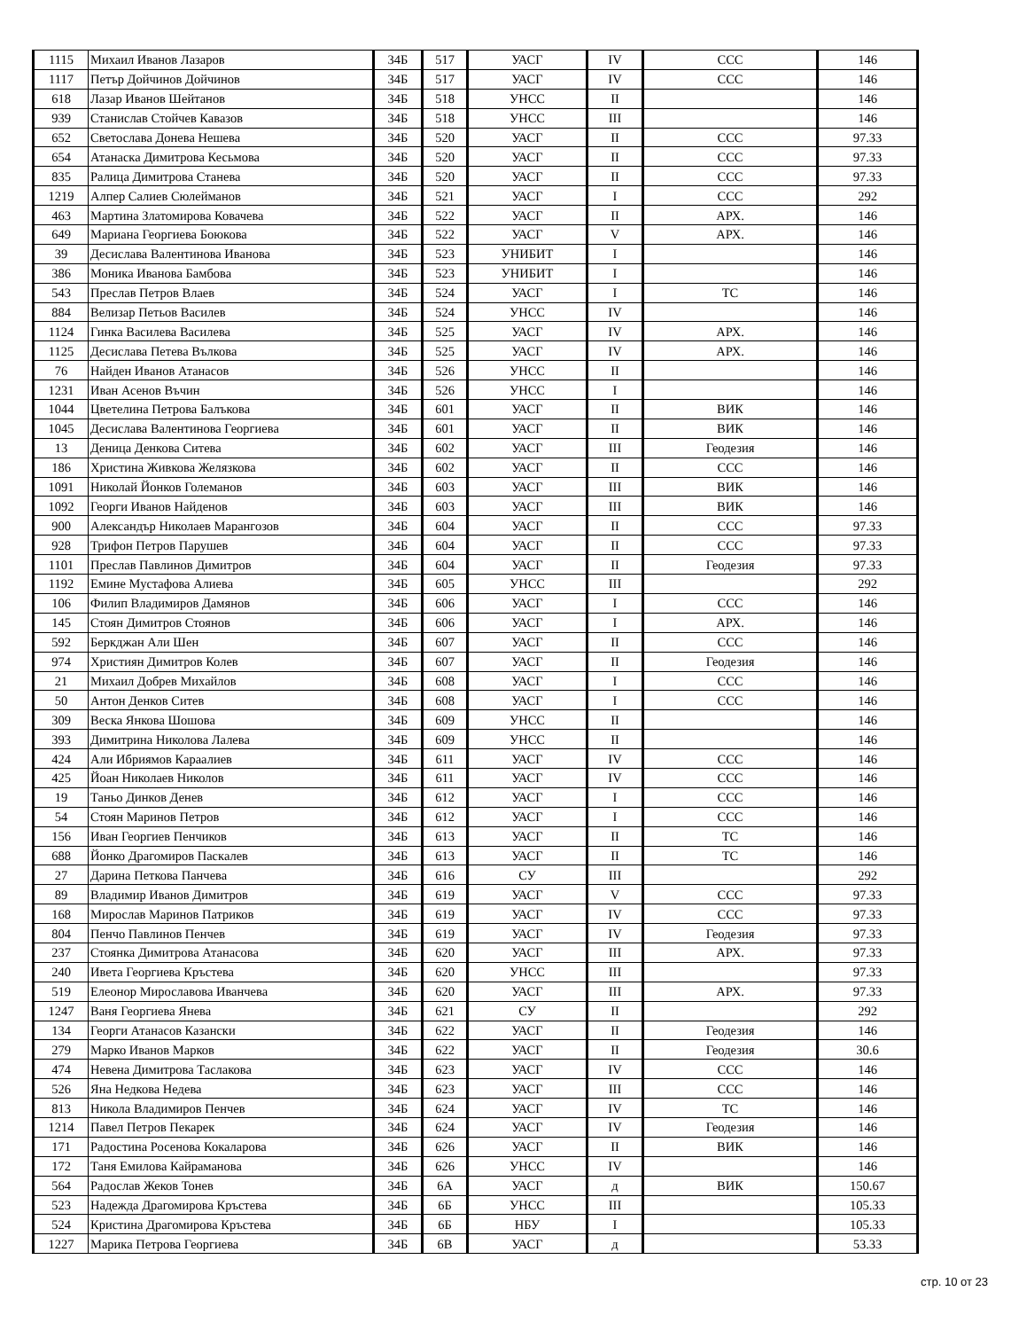| 1115 | Михаил Иванов Лазаров | 34Б | 517 | УАСГ | IV | ССС | 146 |
| 1117 | Петър Дойчинов Дойчинов | 34Б | 517 | УАСГ | IV | ССС | 146 |
| 618 | Лазар Иванов Шейтанов | 34Б | 518 | УНСС | II | | 146 |
| 939 | Станислав Стойчев Кавазов | 34Б | 518 | УНСС | III | | 146 |
| 652 | Светослава Донева Нешева | 34Б | 520 | УАСГ | II | ССС | 97.33 |
| 654 | Атанаска Димитрова Кесьмова | 34Б | 520 | УАСГ | II | ССС | 97.33 |
| 835 | Ралица Димитрова Станева | 34Б | 520 | УАСГ | II | ССС | 97.33 |
| 1219 | Алпер Салиев Сюлейманов | 34Б | 521 | УАСГ | I | ССС | 292 |
| 463 | Мартина Златомирова Ковачева | 34Б | 522 | УАСГ | II | АРХ. | 146 |
| 649 | Мариана Георгиева Боюкова | 34Б | 522 | УАСГ | V | АРХ. | 146 |
| 39 | Десислава Валентинова Иванова | 34Б | 523 | УНИБИТ | I | | 146 |
| 386 | Моника Иванова Бамбова | 34Б | 523 | УНИБИТ | I | | 146 |
| 543 | Преслав Петров Влаев | 34Б | 524 | УАСГ | I | ТС | 146 |
| 884 | Велизар Петьов Василев | 34Б | 524 | УНСС | IV | | 146 |
| 1124 | Гинка Василева Василева | 34Б | 525 | УАСГ | IV | АРХ. | 146 |
| 1125 | Десислава Петева Вълкова | 34Б | 525 | УАСГ | IV | АРХ. | 146 |
| 76 | Найден Иванов Атанасов | 34Б | 526 | УНСС | II | | 146 |
| 1231 | Иван Асенов Въчин | 34Б | 526 | УНСС | I | | 146 |
| 1044 | Цветелина Петрова Балъкова | 34Б | 601 | УАСГ | II | ВИК | 146 |
| 1045 | Десислава Валентинова Георгиева | 34Б | 601 | УАСГ | II | ВИК | 146 |
| 13 | Деница Денкова Ситева | 34Б | 602 | УАСГ | III | Геодезия | 146 |
| 186 | Христина Живкова Желязкова | 34Б | 602 | УАСГ | II | ССС | 146 |
| 1091 | Николай Йонков Големанов | 34Б | 603 | УАСГ | III | ВИК | 146 |
| 1092 | Георги Иванов Найденов | 34Б | 603 | УАСГ | III | ВИК | 146 |
| 900 | Александър Николаев Марангозов | 34Б | 604 | УАСГ | II | ССС | 97.33 |
| 928 | Трифон Петров Парушев | 34Б | 604 | УАСГ | II | ССС | 97.33 |
| 1101 | Преслав Павлинов Димитров | 34Б | 604 | УАСГ | II | Геодезия | 97.33 |
| 1192 | Емине Мустафова Алиева | 34Б | 605 | УНСС | III | | 292 |
| 106 | Филип Владимиров Дамянов | 34Б | 606 | УАСГ | I | ССС | 146 |
| 145 | Стоян Димитров Стоянов | 34Б | 606 | УАСГ | I | АРХ. | 146 |
| 592 | Беркджан Али Шен | 34Б | 607 | УАСГ | II | ССС | 146 |
| 974 | Християн Димитров Колев | 34Б | 607 | УАСГ | II | Геодезия | 146 |
| 21 | Михаил Добрев Михайлов | 34Б | 608 | УАСГ | I | ССС | 146 |
| 50 | Антон Денков Ситев | 34Б | 608 | УАСГ | I | ССС | 146 |
| 309 | Веска Янкова Шошова | 34Б | 609 | УНСС | II | | 146 |
| 393 | Димитрина Николова Лалева | 34Б | 609 | УНСС | II | | 146 |
| 424 | Али Ибриямов Караалиев | 34Б | 611 | УАСГ | IV | ССС | 146 |
| 425 | Йоан Николаев Николов | 34Б | 611 | УАСГ | IV | ССС | 146 |
| 19 | Таньо Динков Денев | 34Б | 612 | УАСГ | I | ССС | 146 |
| 54 | Стоян Маринов Петров | 34Б | 612 | УАСГ | I | ССС | 146 |
| 156 | Иван Георгиев Пенчиков | 34Б | 613 | УАСГ | II | ТС | 146 |
| 688 | Йонко Драгомиров Паскалев | 34Б | 613 | УАСГ | II | ТС | 146 |
| 27 | Дарина Петкова Панчева | 34Б | 616 | СУ | III | | 292 |
| 89 | Владимир Иванов Димитров | 34Б | 619 | УАСГ | V | ССС | 97.33 |
| 168 | Мирослав Маринов Патриков | 34Б | 619 | УАСГ | IV | ССС | 97.33 |
| 804 | Пенчо Павлинов Пенчев | 34Б | 619 | УАСГ | IV | Геодезия | 97.33 |
| 237 | Стоянка Димитрова Атанасова | 34Б | 620 | УАСГ | III | АРХ. | 97.33 |
| 240 | Ивета Георгиева Кръстева | 34Б | 620 | УНСС | III | | 97.33 |
| 519 | Елеонор Мирославова Иванчева | 34Б | 620 | УАСГ | III | АРХ. | 97.33 |
| 1247 | Ваня Георгиева Янева | 34Б | 621 | СУ | II | | 292 |
| 134 | Георги Атанасов Казански | 34Б | 622 | УАСГ | II | Геодезия | 146 |
| 279 | Марко Иванов Марков | 34Б | 622 | УАСГ | II | Геодезия | 30.6 |
| 474 | Невена Димитрова Таслакова | 34Б | 623 | УАСГ | IV | ССС | 146 |
| 526 | Яна Недкова Недева | 34Б | 623 | УАСГ | III | ССС | 146 |
| 813 | Никола Владимиров Пенчев | 34Б | 624 | УАСГ | IV | ТС | 146 |
| 1214 | Павел Петров Пекарек | 34Б | 624 | УАСГ | IV | Геодезия | 146 |
| 171 | Радостина Росенова Кокаларова | 34Б | 626 | УАСГ | II | ВИК | 146 |
| 172 | Таня Емилова Кайраманова | 34Б | 626 | УНСС | IV | | 146 |
| 564 | Радослав Жеков Тонев | 34Б | 6А | УАСГ | д | ВИК | 150.67 |
| 523 | Надежда Драгомирова Кръстева | 34Б | 6Б | УНСС | III | | 105.33 |
| 524 | Кристина Драгомирова Кръстева | 34Б | 6Б | НБУ | I | | 105.33 |
| 1227 | Марика Петрова Георгиева | 34Б | 6В | УАСГ | д | | 53.33 |
стр. 10 от 23